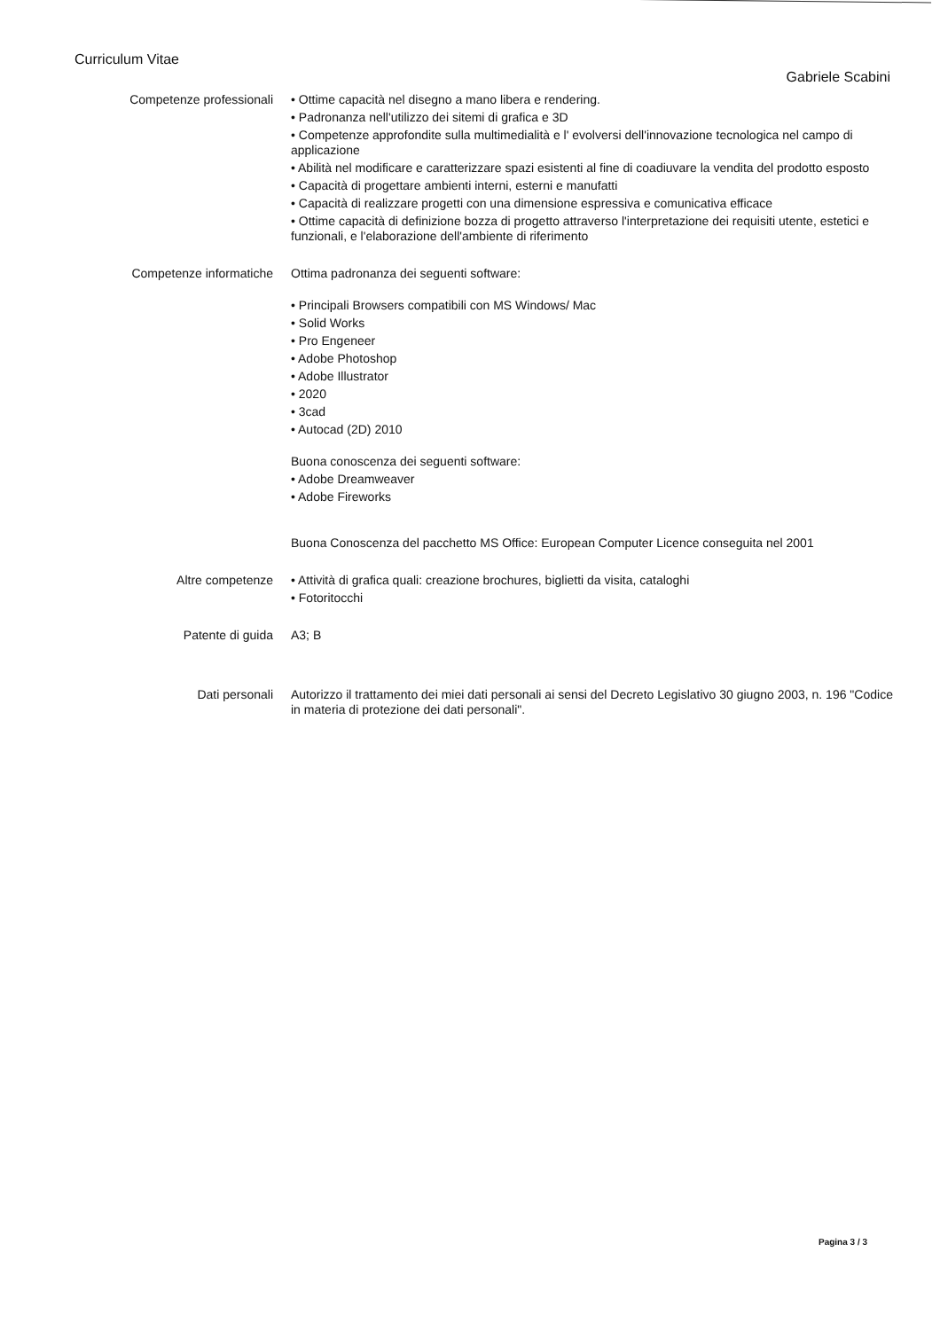Curriculum Vitae
Gabriele Scabini
Competenze professionali
• Ottime capacità nel disegno a mano libera e rendering.
• Padronanza nell'utilizzo dei sitemi di grafica e 3D
• Competenze approfondite sulla multimedialità e l' evolversi dell'innovazione tecnologica nel campo di applicazione
• Abilità nel modificare e caratterizzare spazi esistenti al fine di coadiuvare la vendita del prodotto esposto
• Capacità di progettare ambienti interni, esterni e manufatti
• Capacità di realizzare progetti con una dimensione espressiva e comunicativa efficace
• Ottime capacità di definizione bozza di progetto attraverso l'interpretazione dei requisiti utente, estetici e funzionali, e l'elaborazione dell'ambiente di riferimento
Competenze informatiche
Ottima padronanza dei seguenti software:
• Principali Browsers compatibili con MS Windows/ Mac
• Solid Works
• Pro Engeneer
• Adobe Photoshop
• Adobe Illustrator
• 2020
• 3cad
• Autocad (2D) 2010
Buona conoscenza dei seguenti software:
• Adobe Dreamweaver
• Adobe Fireworks
Buona Conoscenza del pacchetto MS Office: European Computer Licence conseguita nel 2001
Altre competenze
• Attività di grafica quali: creazione brochures, biglietti da visita, cataloghi
• Fotoritocchi
Patente di guida
A3; B
Dati personali
Autorizzo il trattamento dei miei dati personali ai sensi del Decreto Legislativo 30 giugno 2003, n. 196 "Codice in materia di protezione dei dati personali".
Pagina 3 / 3